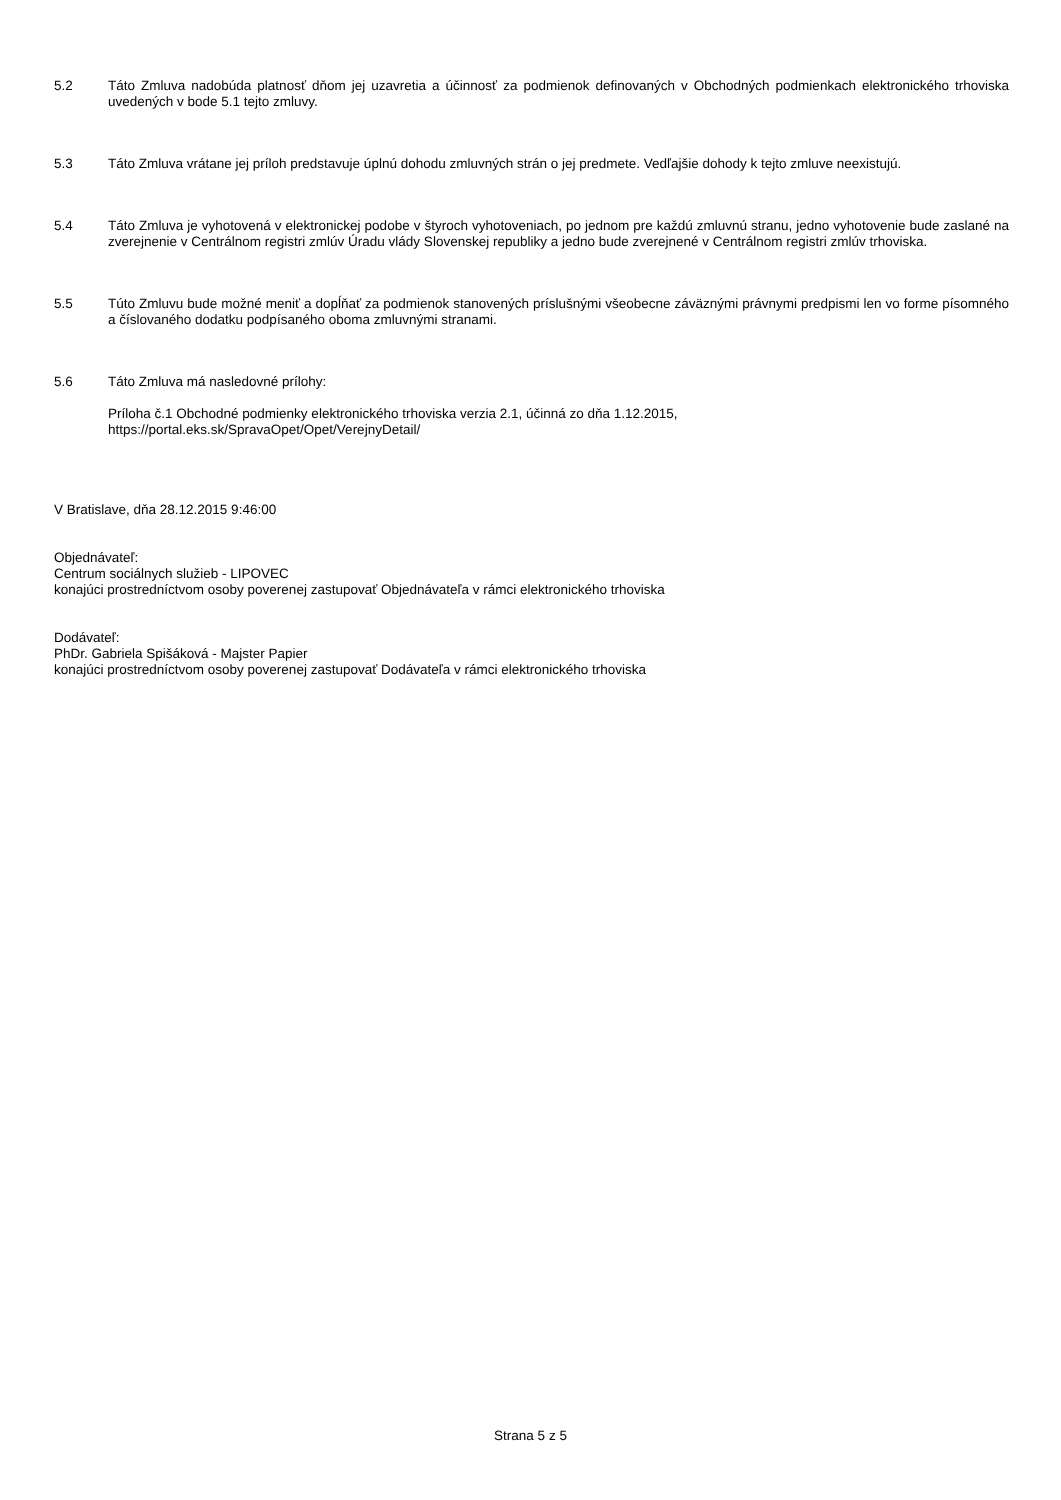5.2 Táto Zmluva nadobúda platnosť dňom jej uzavretia a účinnosť za podmienok definovaných v Obchodných podmienkach elektronického trhoviska uvedených v bode 5.1 tejto zmluvy.
5.3 Táto Zmluva vrátane jej príloh predstavuje úplnú dohodu zmluvných strán o jej predmete. Vedľajšie dohody k tejto zmluve neexistujú.
5.4 Táto Zmluva je vyhotovená v elektronickej podobe v štyroch vyhotoveniach, po jednom pre každú zmluvnú stranu, jedno vyhotovenie bude zaslané na zverejnenie v Centrálnom registri zmlúv Úradu vlády Slovenskej republiky a jedno bude zverejnené v Centrálnom registri zmlúv trhoviska.
5.5 Túto Zmluvu bude možné meniť a dopĺňať za podmienok stanovených príslušnými všeobecne záväznými právnymi predpismi len vo forme písomného a číslovaného dodatku podpísaného oboma zmluvnými stranami.
5.6 Táto Zmluva má nasledovné prílohy:
Príloha č.1 Obchodné podmienky elektronického trhoviska verzia 2.1, účinná zo dňa 1.12.2015,
https://portal.eks.sk/SpravaOpet/Opet/VerejnyDetail/
V Bratislave, dňa 28.12.2015 9:46:00
Objednávateľ:
Centrum sociálnych služieb - LIPOVEC
konajúci prostredníctvom osoby poverenej zastupovať Objednávateľa v rámci elektronického trhoviska
Dodávateľ:
PhDr. Gabriela Spišáková - Majster Papier
konajúci prostredníctvom osoby poverenej zastupovať Dodávateľa v rámci elektronického trhoviska
Strana 5 z 5